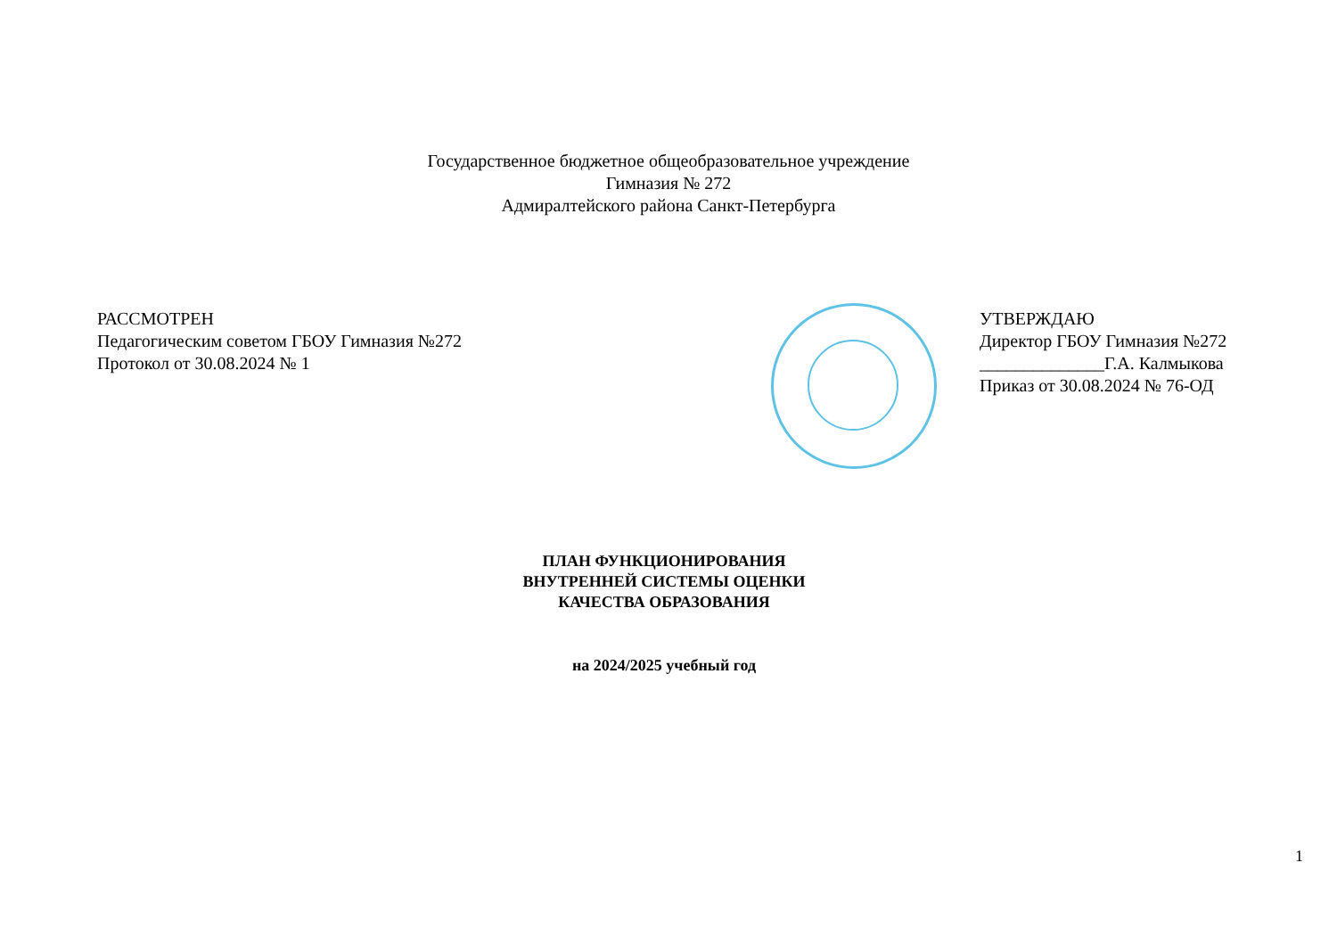Государственное бюджетное общеобразовательное учреждение
Гимназия № 272
Адмиралтейского района Санкт-Петербурга
РАССМОТРЕН
Педагогическим советом ГБОУ Гимназия №272
Протокол от 30.08.2024 № 1
УТВЕРЖДАЮ
Директор ГБОУ Гимназия №272
______________Г.А. Калмыкова
Приказ от 30.08.2024 № 76-ОД
ПЛАН ФУНКЦИОНИРОВАНИЯ
ВНУТРЕННЕЙ СИСТЕМЫ ОЦЕНКИ
КАЧЕСТВА ОБРАЗОВАНИЯ
на 2024/2025 учебный год
1